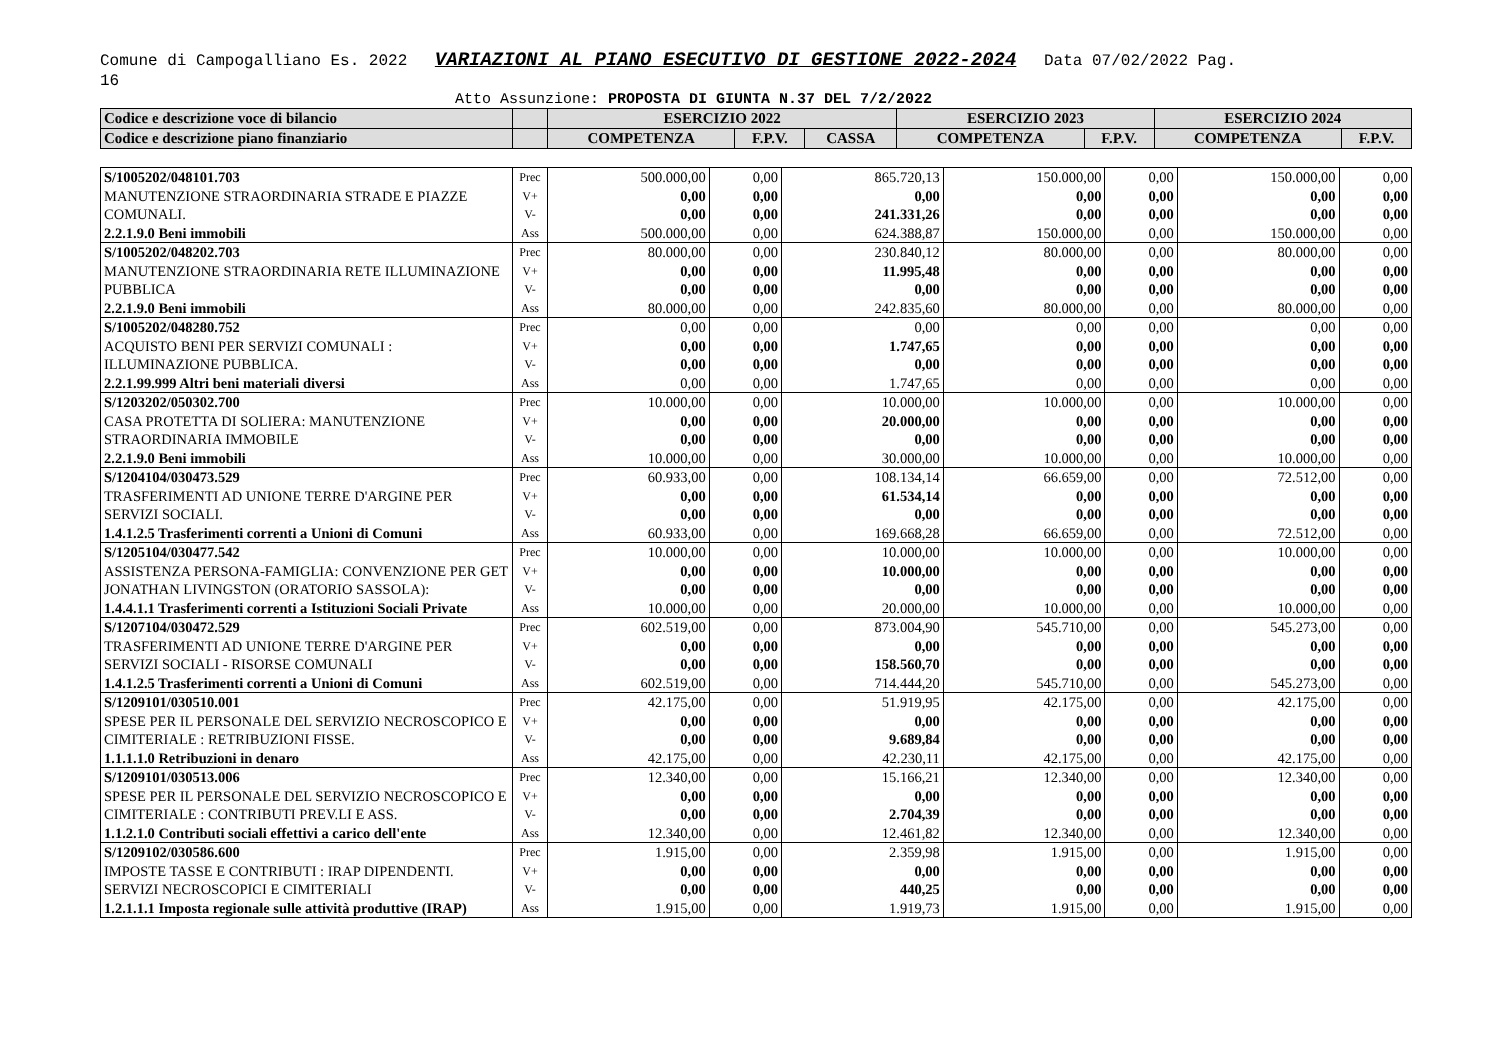Comune di Campogalliano Es. 2022 VARIAZIONI AL PIANO ESECUTIVO DI GESTIONE 2022-2024 Data 07/02/2022 Pag.
16
Atto Assunzione: PROPOSTA DI GIUNTA N.37 DEL 7/2/2022
| Codice e descrizione voce di bilancio | | ESERCIZIO 2022 | | | ESERCIZIO 2023 | | ESERCIZIO 2024 | |
| --- | --- | --- | --- | --- | --- | --- | --- | --- |
| Codice e descrizione piano finanziario | | COMPETENZA | F.P.V. | CASSA | COMPETENZA | F.P.V. | COMPETENZA | F.P.V. |
| S/1005202/048101.703 MANUTENZIONE STRAORDINARIA STRADE E PIAZZE COMUNALI. 2.2.1.9.0 Beni immobili | Prec V+ V- Ass | 500.000,00 0,00 0,00 500.000,00 | 0,00 0,00 0,00 0,00 | 865.720,13 0,00 241.331,26 624.388,87 | 150.000,00 0,00 0,00 150.000,00 | 0,00 0,00 0,00 0,00 | 150.000,00 0,00 0,00 150.000,00 | 0,00 0,00 0,00 0,00 |
| S/1005202/048202.703 MANUTENZIONE STRAORDINARIA RETE ILLUMINAZIONE PUBBLICA 2.2.1.9.0 Beni immobili | Prec V+ V- Ass | 80.000,00 0,00 0,00 80.000,00 | 0,00 0,00 0,00 0,00 | 230.840,12 11.995,48 0,00 242.835,60 | 80.000,00 0,00 0,00 80.000,00 | 0,00 0,00 0,00 0,00 | 80.000,00 0,00 0,00 80.000,00 | 0,00 0,00 0,00 0,00 |
| S/1005202/048280.752 ACQUISTO BENI PER SERVIZI COMUNALI : ILLUMINAZIONE PUBBLICA. 2.2.1.99.999 Altri beni materiali diversi | Prec V+ V- Ass | 0,00 0,00 0,00 0,00 | 0,00 0,00 0,00 0,00 | 0,00 1.747,65 0,00 1.747,65 | 0,00 0,00 0,00 0,00 | 0,00 0,00 0,00 0,00 | 0,00 0,00 0,00 0,00 | 0,00 0,00 0,00 0,00 |
| S/1203202/050302.700 CASA PROTETTA DI SOLIERA: MANUTENZIONE STRAORDINARIA IMMOBILE 2.2.1.9.0 Beni immobili | Prec V+ V- Ass | 10.000,00 0,00 0,00 10.000,00 | 0,00 0,00 0,00 0,00 | 10.000,00 20.000,00 0,00 30.000,00 | 10.000,00 0,00 0,00 10.000,00 | 0,00 0,00 0,00 0,00 | 10.000,00 0,00 0,00 10.000,00 | 0,00 0,00 0,00 0,00 |
| S/1204104/030473.529 TRASFERIMENTI AD UNIONE TERRE D'ARGINE PER SERVIZI SOCIALI. 1.4.1.2.5 Trasferimenti correnti a Unioni di Comuni | Prec V+ V- Ass | 60.933,00 0,00 0,00 60.933,00 | 0,00 0,00 0,00 0,00 | 108.134,14 61.534,14 0,00 169.668,28 | 66.659,00 0,00 0,00 66.659,00 | 0,00 0,00 0,00 0,00 | 72.512,00 0,00 0,00 72.512,00 | 0,00 0,00 0,00 0,00 |
| S/1205104/030477.542 ASSISTENZA PERSONA-FAMIGLIA: CONVENZIONE PER GET JONATHAN LIVINGSTON (ORATORIO SASSOLA): 1.4.4.1.1 Trasferimenti correnti a Istituzioni Sociali Private | Prec V+ V- Ass | 10.000,00 0,00 0,00 10.000,00 | 0,00 0,00 0,00 0,00 | 10.000,00 10.000,00 0,00 20.000,00 | 10.000,00 0,00 0,00 10.000,00 | 0,00 0,00 0,00 0,00 | 10.000,00 0,00 0,00 10.000,00 | 0,00 0,00 0,00 0,00 |
| S/1207104/030472.529 TRASFERIMENTI AD UNIONE TERRE D'ARGINE PER SERVIZI SOCIALI - RISORSE COMUNALI 1.4.1.2.5 Trasferimenti correnti a Unioni di Comuni | Prec V+ V- Ass | 602.519,00 0,00 0,00 602.519,00 | 0,00 0,00 0,00 0,00 | 873.004,90 0,00 158.560,70 714.444,20 | 545.710,00 0,00 0,00 545.710,00 | 0,00 0,00 0,00 0,00 | 545.273,00 0,00 0,00 545.273,00 | 0,00 0,00 0,00 0,00 |
| S/1209101/030510.001 SPESE PER IL PERSONALE DEL SERVIZIO NECROSCOPICO E CIMITERIALE : RETRIBUZIONI FISSE. 1.1.1.1.0 Retribuzioni in denaro | Prec V+ V- Ass | 42.175,00 0,00 0,00 42.175,00 | 0,00 0,00 0,00 0,00 | 51.919,95 0,00 9.689,84 42.230,11 | 42.175,00 0,00 0,00 42.175,00 | 0,00 0,00 0,00 0,00 | 42.175,00 0,00 0,00 42.175,00 | 0,00 0,00 0,00 0,00 |
| S/1209101/030513.006 SPESE PER IL PERSONALE DEL SERVIZIO NECROSCOPICO E CIMITERIALE : CONTRIBUTI PREV.LI E ASS. 1.1.2.1.0 Contributi sociali effettivi a carico dell'ente | Prec V+ V- Ass | 12.340,00 0,00 0,00 12.340,00 | 0,00 0,00 0,00 0,00 | 15.166,21 0,00 2.704,39 12.461,82 | 12.340,00 0,00 0,00 12.340,00 | 0,00 0,00 0,00 0,00 | 12.340,00 0,00 0,00 12.340,00 | 0,00 0,00 0,00 0,00 |
| S/1209102/030586.600 IMPOSTE TASSE E CONTRIBUTI : IRAP DIPENDENTI. SERVIZI NECROSCOPICI E CIMITERIALI 1.2.1.1.1 Imposta regionale sulle attività produttive (IRAP) | Prec V+ V- Ass | 1.915,00 0,00 0,00 1.915,00 | 0,00 0,00 0,00 0,00 | 2.359,98 0,00 440,25 1.919,73 | 1.915,00 0,00 0,00 1.915,00 | 0,00 0,00 0,00 0,00 | 1.915,00 0,00 0,00 1.915,00 | 0,00 0,00 0,00 0,00 |